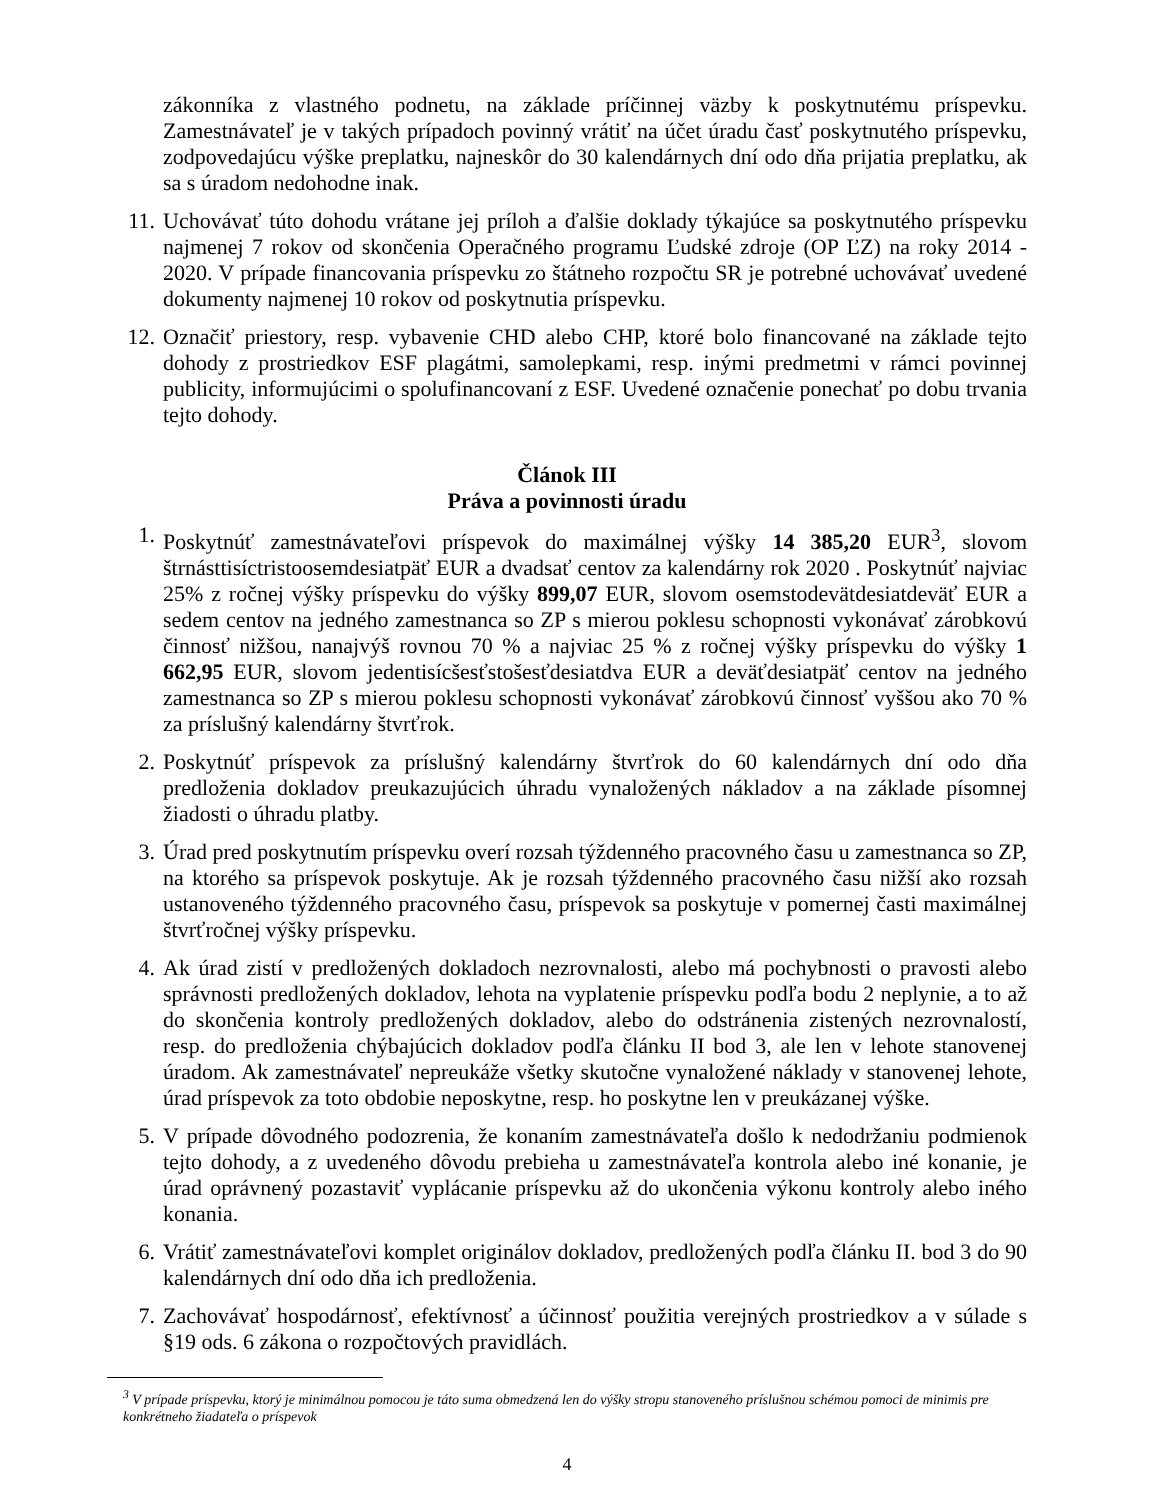zákonníka z vlastného podnetu, na základe príčinnej väzby k poskytnutému príspevku. Zamestnávateľ je v takých prípadoch povinný vrátiť na účet úradu časť poskytnutého príspevku, zodpovedajúcu výške preplatku, najneskôr do 30 kalendárnych dní odo dňa prijatia preplatku, ak sa s úradom nedohodne inak.
11. Uchovávať túto dohodu vrátane jej príloh a ďalšie doklady týkajúce sa poskytnutého príspevku najmenej 7 rokov od skončenia Operačného programu Ľudské zdroje (OP ĽZ) na roky 2014 - 2020. V prípade financovania príspevku zo štátneho rozpočtu SR je potrebné uchovávať uvedené dokumenty najmenej 10 rokov od poskytnutia príspevku.
12. Označiť priestory, resp. vybavenie CHD alebo CHP, ktoré bolo financované na základe tejto dohody z prostriedkov ESF plagátmi, samolepkami, resp. inými predmetmi v rámci povinnej publicity, informujúcimi o spolufinancovaní z ESF. Uvedené označenie ponechať po dobu trvania tejto dohody.
Článok III
Práva a povinnosti úradu
1. Poskytnúť zamestnávateľovi príspevok do maximálnej výšky 14 385,20 EUR<sup>3</sup>, slovom štrnásttisíctristoosemdesiatpäť EUR a dvadsať centov za kalendárny rok 2020 . Poskytnúť najviac 25% z ročnej výšky príspevku do výšky 899,07 EUR, slovom osemstodevätdesiatdeväť EUR a sedem centov na jedného zamestnanca so ZP s mierou poklesu schopnosti vykonávať zárobkovú činnosť nižšou, nanajvýš rovnou 70 % a najviac 25 % z ročnej výšky príspevku do výšky 1 662,95 EUR, slovom jedentisícšesťstošesťdesiatdva EUR a deväťdesiatpäť centov na jedného zamestnanca so ZP s mierou poklesu schopnosti vykonávať zárobkovú činnosť vyššou ako 70 % za príslušný kalendárny štvrťrok.
2. Poskytnúť príspevok za príslušný kalendárny štvrťrok do 60 kalendárnych dní odo dňa predloženia dokladov preukazujúcich úhradu vynaložených nákladov a na základe písomnej žiadosti o úhradu platby.
3. Úrad pred poskytnutím príspevku overí rozsah týždenného pracovného času u zamestnanca so ZP, na ktorého sa príspevok poskytuje. Ak je rozsah týždenného pracovného času nižší ako rozsah ustanoveného týždenného pracovného času, príspevok sa poskytuje v pomernej časti maximálnej štvrťročnej výšky príspevku.
4. Ak úrad zistí v predložených dokladoch nezrovnalosti, alebo má pochybnosti o pravosti alebo správnosti predložených dokladov, lehota na vyplatenie príspevku podľa bodu 2 neplynie, a to až do skončenia kontroly predložených dokladov, alebo do odstránenia zistených nezrovnalostí, resp. do predloženia chýbajúcich dokladov podľa článku II bod 3, ale len v lehote stanovenej úradom. Ak zamestnávateľ nepreukáže všetky skutočne vynaložené náklady v stanovenej lehote, úrad príspevok za toto obdobie neposkytne, resp. ho poskytne len v preukázanej výške.
5. V prípade dôvodného podozrenia, že konaním zamestnávateľa došlo k nedodržaniu podmienok tejto dohody, a z uvedeného dôvodu prebieha u zamestnávateľa kontrola alebo iné konanie, je úrad oprávnený pozastaviť vyplácanie príspevku až do ukončenia výkonu kontroly alebo iného konania.
6. Vrátiť zamestnávateľovi komplet originálov dokladov, predložených podľa článku II. bod 3 do 90 kalendárnych dní odo dňa ich predloženia.
7. Zachovávať hospodárnosť, efektívnosť a účinnosť použitia verejných prostriedkov a v súlade s §19 ods. 6 zákona o rozpočtových pravidlách.
<sup>3</sup> V prípade príspevku, ktorý je minimálnou pomocou je táto suma obmedzená len do výšky stropu stanoveného príslušnou schémou pomoci de minimis pre konkrétneho žiadateľa o príspevok
4